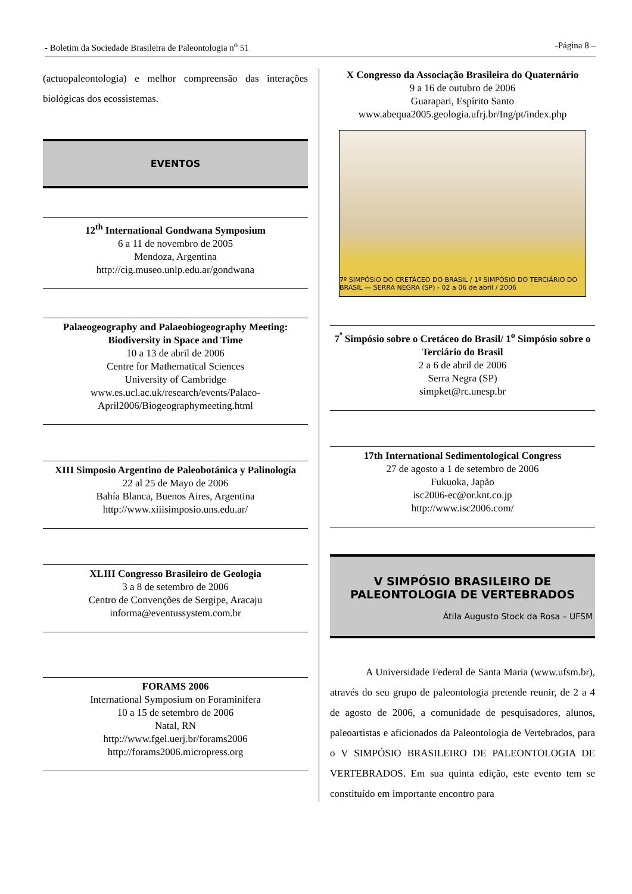- Boletim da Sociedade Brasileira de Paleontologia n<sup>o</sup> 51 -Página 8 –
(actuopaleontologia) e melhor compreensão das interações biológicas dos ecossistemas.
EVENTOS
12<sup>th</sup> International Gondwana Symposium
6 a 11 de novembro de 2005
Mendoza, Argentina
http://cig.museo.unlp.edu.ar/gondwana
Palaeogeography and Palaeobiogeography Meeting: Biodiversity in Space and Time
10 a 13 de abril de 2006
Centre for Mathematical Sciences
University of Cambridge
www.es.ucl.ac.uk/research/events/Palaeo-April2006/Biogeographymeeting.html
XIII Simposio Argentino de Paleobotánica y Palinología
22 al 25 de Mayo de 2006
Bahía Blanca, Buenos Aires, Argentina
http://www.xiiisimposio.uns.edu.ar/
XLIII Congresso Brasileiro de Geologia
3 a 8 de setembro de 2006
Centro de Convenções de Sergipe, Aracaju
informa@eventussystem.com.br
FORAMS 2006
International Symposium on Foraminifera
10 a 15 de setembro de 2006
Natal, RN
http://www.fgel.uerj.br/forams2006
http://forams2006.micropress.org
X Congresso da Associação Brasileira do Quaternário
9 a 16 de outubro de 2006
Guarapari, Espírito Santo
www.abequa2005.geologia.ufrj.br/Ing/pt/index.php
7º SIMPÓSIO DO CRETÁCEO DO BRASIL / 1º SIMPÓSIO DO TERCIÁRIO DO BRASIL — SERRA NEGRA (SP) - 02 a 06 de abril / 2006
7<sup>º</sup> Simpósio sobre o Cretáceo do Brasil/ 1<sup>o</sup> Simpósio sobre o Terciário do Brasil
2 a 6 de abril de 2006
Serra Negra (SP)
simpket@rc.unesp.br
17th International Sedimentological Congress
27 de agosto a 1 de setembro de 2006
Fukuoka, Japão
isc2006-ec@or.knt.co.jp
http://www.isc2006.com/
V SIMPÓSIO BRASILEIRO DE
PALEONTOLOGIA DE VERTEBRADOS
Átila Augusto Stock da Rosa – UFSM
A Universidade Federal de Santa Maria (www.ufsm.br), através do seu grupo de paleontologia pretende reunir, de 2 a 4 de agosto de 2006, a comunidade de pesquisadores, alunos, paleoartistas e aficionados da Paleontologia de Vertebrados, para o V SIMPÓSIO BRASILEIRO DE PALEONTOLOGIA DE VERTEBRADOS. Em sua quinta edição, este evento tem se constituído em importante encontro para